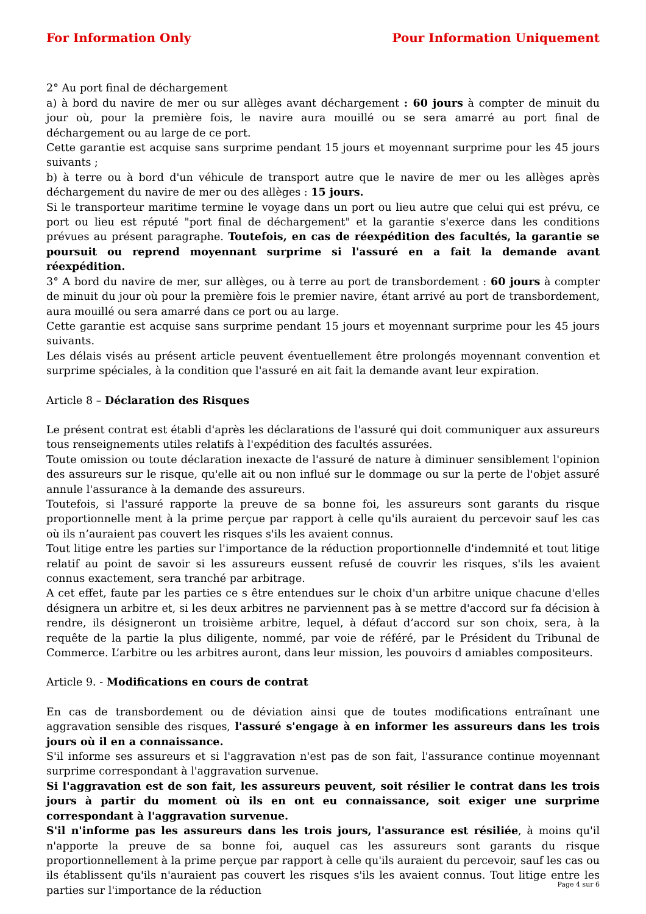For Information Only Pour Information Uniquement
2° Au port final de déchargement
a) à bord du navire de mer ou sur allèges avant déchargement : 60 jours à compter de minuit du jour où, pour la première fois, le navire aura mouillé ou se sera amarré au port final de déchargement ou au large de ce port.
Cette garantie est acquise sans surprime pendant 15 jours et moyennant surprime pour les 45 jours suivants ;
b) à terre ou à bord d'un véhicule de transport autre que le navire de mer ou les allèges après déchargement du navire de mer ou des allèges : 15 jours.
Si le transporteur maritime termine le voyage dans un port ou lieu autre que celui qui est prévu, ce port ou lieu est réputé "port final de déchargement" et la garantie s'exerce dans les conditions prévues au présent paragraphe. Toutefois, en cas de réexpédition des facultés, la garantie se poursuit ou reprend moyennant surprime si l'assuré en a fait la demande avant réexpédition.
3° A bord du navire de mer, sur allèges, ou à terre au port de transbordement : 60 jours à compter de minuit du jour où pour la première fois le premier navire, étant arrivé au port de transbordement, aura mouillé ou sera amarré dans ce port ou au large.
Cette garantie est acquise sans surprime pendant 15 jours et moyennant surprime pour les 45 jours suivants.
Les délais visés au présent article peuvent éventuellement être prolongés moyennant convention et surprime spéciales, à la condition que l'assuré en ait fait la demande avant leur expiration.
Article 8 – Déclaration des Risques
Le présent contrat est établi d'après les déclarations de l'assuré qui doit communiquer aux assureurs tous renseignements utiles relatifs à l'expédition des facultés assurées.
Toute omission ou toute déclaration inexacte de l'assuré de nature à diminuer sensiblement l'opinion des assureurs sur le risque, qu'elle ait ou non influé sur le dommage ou sur la perte de l'objet assuré annule l'assurance à la demande des assureurs.
Toutefois, si l'assuré rapporte la preuve de sa bonne foi, les assureurs sont garants du risque proportionnelle ment à la prime perçue par rapport à celle qu'ils auraient du percevoir sauf les cas où ils n’auraient pas couvert les risques s'ils les avaient connus.
Tout litige entre les parties sur l'importance de la réduction proportionnelle d'indemnité et tout litige relatif au point de savoir si les assureurs eussent refusé de couvrir les risques, s'ils les avaient connus exactement, sera tranché par arbitrage.
A cet effet, faute par les parties ce s être entendues sur le choix d'un arbitre unique chacune d'elles désignera un arbitre et, si les deux arbitres ne parviennent pas à se mettre d'accord sur fa décision à rendre, ils désigneront un troisième arbitre, lequel, à défaut d’accord sur son choix, sera, à la requête de la partie la plus diligente, nommé, par voie de référé, par le Président du Tribunal de Commerce. L’arbitre ou les arbitres auront, dans leur mission, les pouvoirs d amiables compositeurs.
Article 9. - Modifications en cours de contrat
En cas de transbordement ou de déviation ainsi que de toutes modifications entraînant une aggravation sensible des risques, l'assuré s'engage à en informer les assureurs dans les trois jours où il en a connaissance.
S'il informe ses assureurs et si l'aggravation n'est pas de son fait, l'assurance continue moyennant surprime correspondant à l'aggravation survenue.
Si l'aggravation est de son fait, les assureurs peuvent, soit résilier le contrat dans les trois jours à partir du moment où ils en ont eu connaissance, soit exiger une surprime correspondant à l'aggravation survenue.
S'il n'informe pas les assureurs dans les trois jours, l'assurance est résiliée, à moins qu'il n'apporte la preuve de sa bonne foi, auquel cas les assureurs sont garants du risque proportionnellement à la prime perçue par rapport à celle qu'ils auraient du percevoir, sauf les cas ou ils établissent qu'ils n'auraient pas couvert les risques s'ils les avaient connus. Tout litige entre les parties sur l'importance de la réduction
Page 4 sur 6